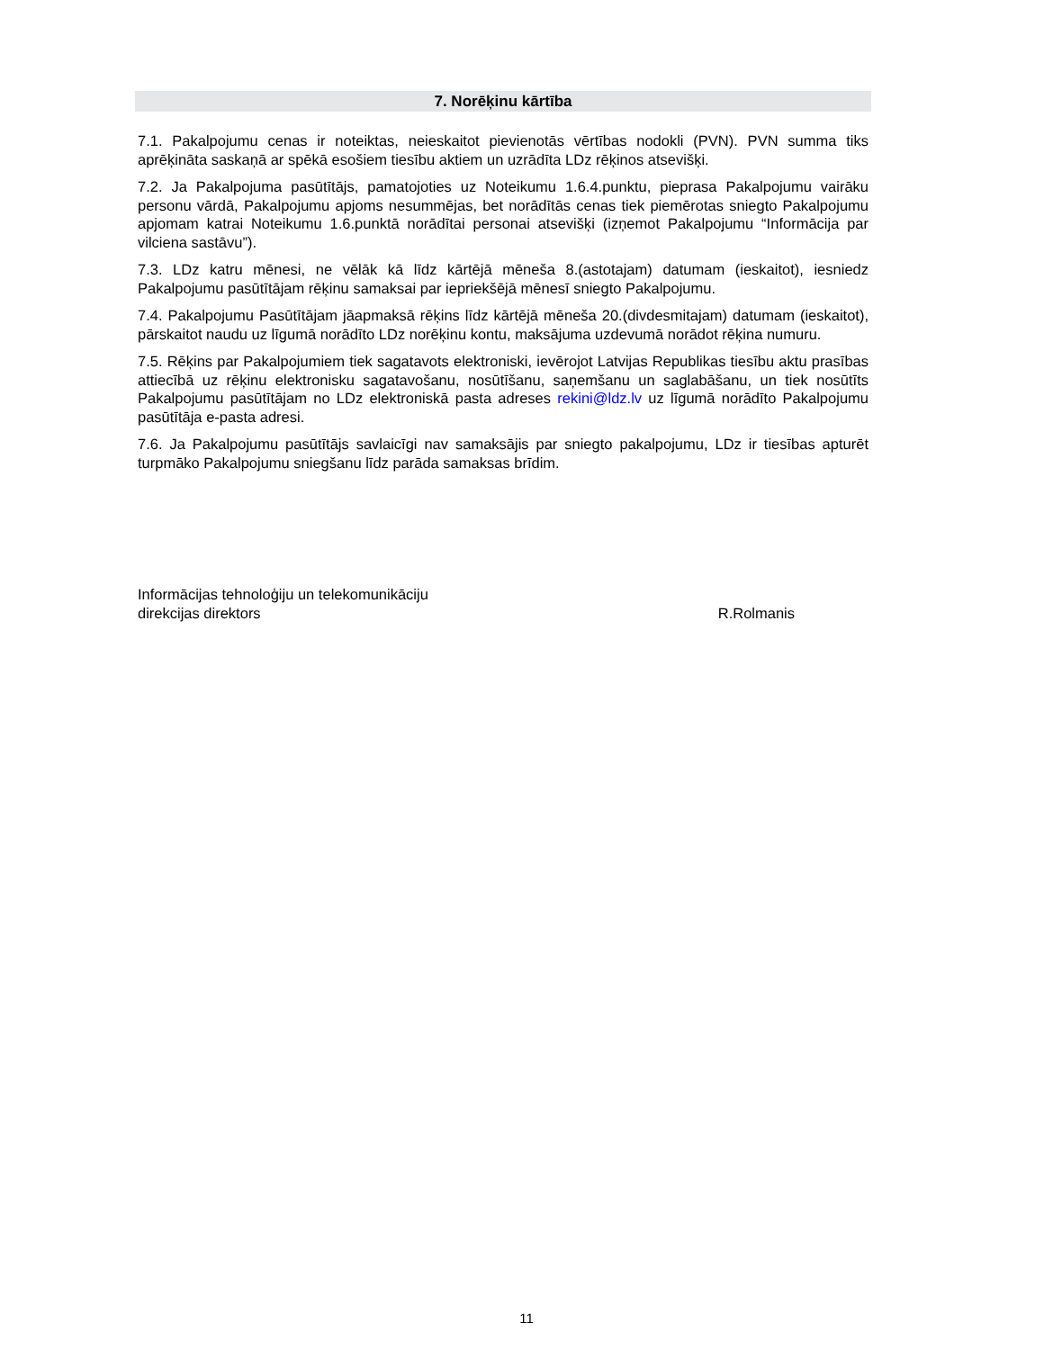7. Norēķinu kārtība
7.1. Pakalpojumu cenas ir noteiktas, neieskaitot pievienotās vērtības nodokli (PVN). PVN summa tiks aprēķināta saskaņā ar spēkā esošiem tiesību aktiem un uzrādīta LDz rēķinos atsevišķi.
7.2. Ja Pakalpojuma pasūtītājs, pamatojoties uz Noteikumu 1.6.4.punktu, pieprasa Pakalpojumu vairāku personu vārdā, Pakalpojumu apjoms nesummējas, bet norādītās cenas tiek piemērotas sniegto Pakalpojumu apjomam katrai Noteikumu 1.6.punktā norādītai personai atsevišķi (izņemot Pakalpojumu “Informācija par vilciena sastāvu”).
7.3. LDz katru mēnesi, ne vēlāk kā līdz kārtējā mēneša 8.(astotajam) datumam (ieskaitot), iesniedz Pakalpojumu pasūtītājam rēķinu samaksai par iepriekšējā mēnesī sniegto Pakalpojumu.
7.4. Pakalpojumu Pasūtītājam jāapmaksā rēķins līdz kārtējā mēneša 20.(divdesmitajam) datumam (ieskaitot), pārskaitot naudu uz līgumā norādīto LDz norēķinu kontu, maksājuma uzdevumā norādot rēķina numuru.
7.5. Rēķins par Pakalpojumiem tiek sagatavots elektroniski, ievērojot Latvijas Republikas tiesību aktu prasības attiecībā uz rēķinu elektronisku sagatavošanu, nosūtīšanu, saņemšanu un saglabāšanu, un tiek nosūtīts Pakalpojumu pasūtītājam no LDz elektroniskā pasta adreses rekini@ldz.lv uz līgumā norādīto Pakalpojumu pasūtītāja e-pasta adresi.
7.6. Ja Pakalpojumu pasūtītājs savlaicīgi nav samaksājis par sniegto pakalpojumu, LDz ir tiesības apturēt turpmāko Pakalpojumu sniegšanu līdz parāda samaksas brīdim.
Informācijas tehnoloģiju un telekomunikāciju
direkcijas direktors
R.Rolmanis
11